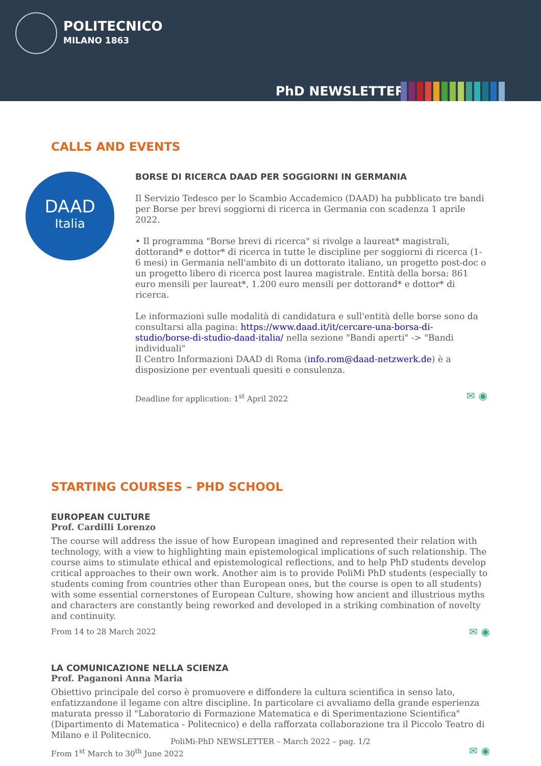POLITECNICO
MILANO 1863
PhD NEWSLETTER
CALLS AND EVENTS
DAAD
Italia
BORSE DI RICERCA DAAD PER SOGGIORNI IN GERMANIA
Il Servizio Tedesco per lo Scambio Accademico (DAAD) ha pubblicato tre bandi per Borse per brevi soggiorni di ricerca in Germania con scadenza 1 aprile 2022.
• Il programma "Borse brevi di ricerca" si rivolge a laureat* magistrali, dottorand* e dottor* di ricerca in tutte le discipline per soggiorni di ricerca (1-6 mesi) in Germania nell'ambito di un dottorato italiano, un progetto post-doc o un progetto libero di ricerca post laurea magistrale. Entità della borsa: 861 euro mensili per laureat*, 1.200 euro mensili per dottorand* e dottor* di ricerca.
Le informazioni sulle modalità di candidatura e sull'entità delle borse sono da consultarsi alla pagina: https://www.daad.it/it/cercare-una-borsa-di-studio/borse-di-studio-daad-italia/ nella sezione "Bandi aperti" -> "Bandi individuali"
Il Centro Informazioni DAAD di Roma (info.rom@daad-netzwerk.de) è a disposizione per eventuali quesiti e consulenza.
Deadline for application: 1<sup>st</sup> April 2022 ✉ ◉
STARTING COURSES – PHD SCHOOL
EUROPEAN CULTURE
Prof. Cardilli Lorenzo
The course will address the issue of how European imagined and represented their relation with technology, with a view to highlighting main epistemological implications of such relationship. The course aims to stimulate ethical and epistemological reflections, and to help PhD students develop critical approaches to their own work. Another aim is to provide PoliMi PhD students (especially to students coming from countries other than European ones, but the course is open to all students) with some essential cornerstones of European Culture, showing how ancient and illustrious myths and characters are constantly being reworked and developed in a striking combination of novelty and continuity.
From 14 to 28 March 2022 ✉ ◉
LA COMUNICAZIONE NELLA SCIENZA
Prof. Paganoni Anna Maria
Obiettivo principale del corso è promuovere e diffondere la cultura scientifica in senso lato, enfatizzandone il legame con altre discipline. In particolare ci avvaliamo della grande esperienza maturata presso il "Laboratorio di Formazione Matematica e di Sperimentazione Scientifica" (Dipartimento di Matematica - Politecnico) e della rafforzata collaborazione tra il Piccolo Teatro di Milano e il Politecnico.
From 1<sup>st</sup> March to 30<sup>th</sup> June 2022 ✉ ◉
PoliMi-PhD NEWSLETTER – March 2022 – pag. 1/2